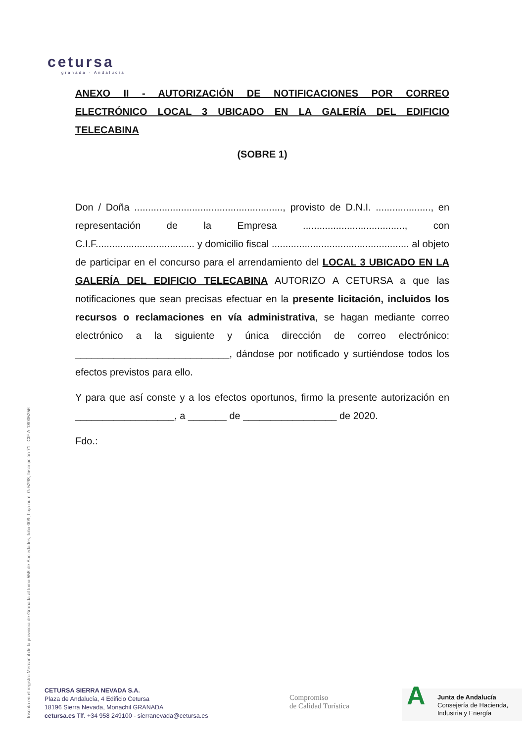cetursa
granada · Andalucía
ANEXO II - AUTORIZACIÓN DE NOTIFICACIONES POR CORREO ELECTRÓNICO LOCAL 3 UBICADO EN LA GALERÍA DEL EDIFICIO TELECABINA
(SOBRE 1)
Don / Doña ......................................................, provisto de D.N.I. ...................., en representación de la Empresa ....................................., con C.I.F.................................... y domicilio fiscal .................................................. al objeto de participar en el concurso para el arrendamiento del LOCAL 3 UBICADO EN LA GALERÍA DEL EDIFICIO TELECABINA AUTORIZO A CETURSA a que las notificaciones que sean precisas efectuar en la presente licitación, incluidos los recursos o reclamaciones en vía administrativa, se hagan mediante correo electrónico a la siguiente y única dirección de correo electrónico: ____________________________, dándose por notificado y surtiéndose todos los efectos previstos para ello.
Y para que así conste y a los efectos oportunos, firmo la presente autorización en __________________, a _______ de _________________ de 2020.
Fdo.:
Inscrita en el registro Mercantil de la provincia de Granada al tomo 556 de Sociedades, folio 009, hoja núm. G-5298, Inscripción 71 - CIF A-18005256
CETURSA SIERRA NEVADA S.A.
Plaza de Andalucía, 4 Edificio Cetursa
18196 Sierra Nevada, Monachil GRANADA
cetursa.es Tlf. +34 958 249100 - sierranevada@cetursa.es
Compromiso
de Calidad Turística
A
Junta de Andalucía
Consejería de Hacienda,
Industria y Energía